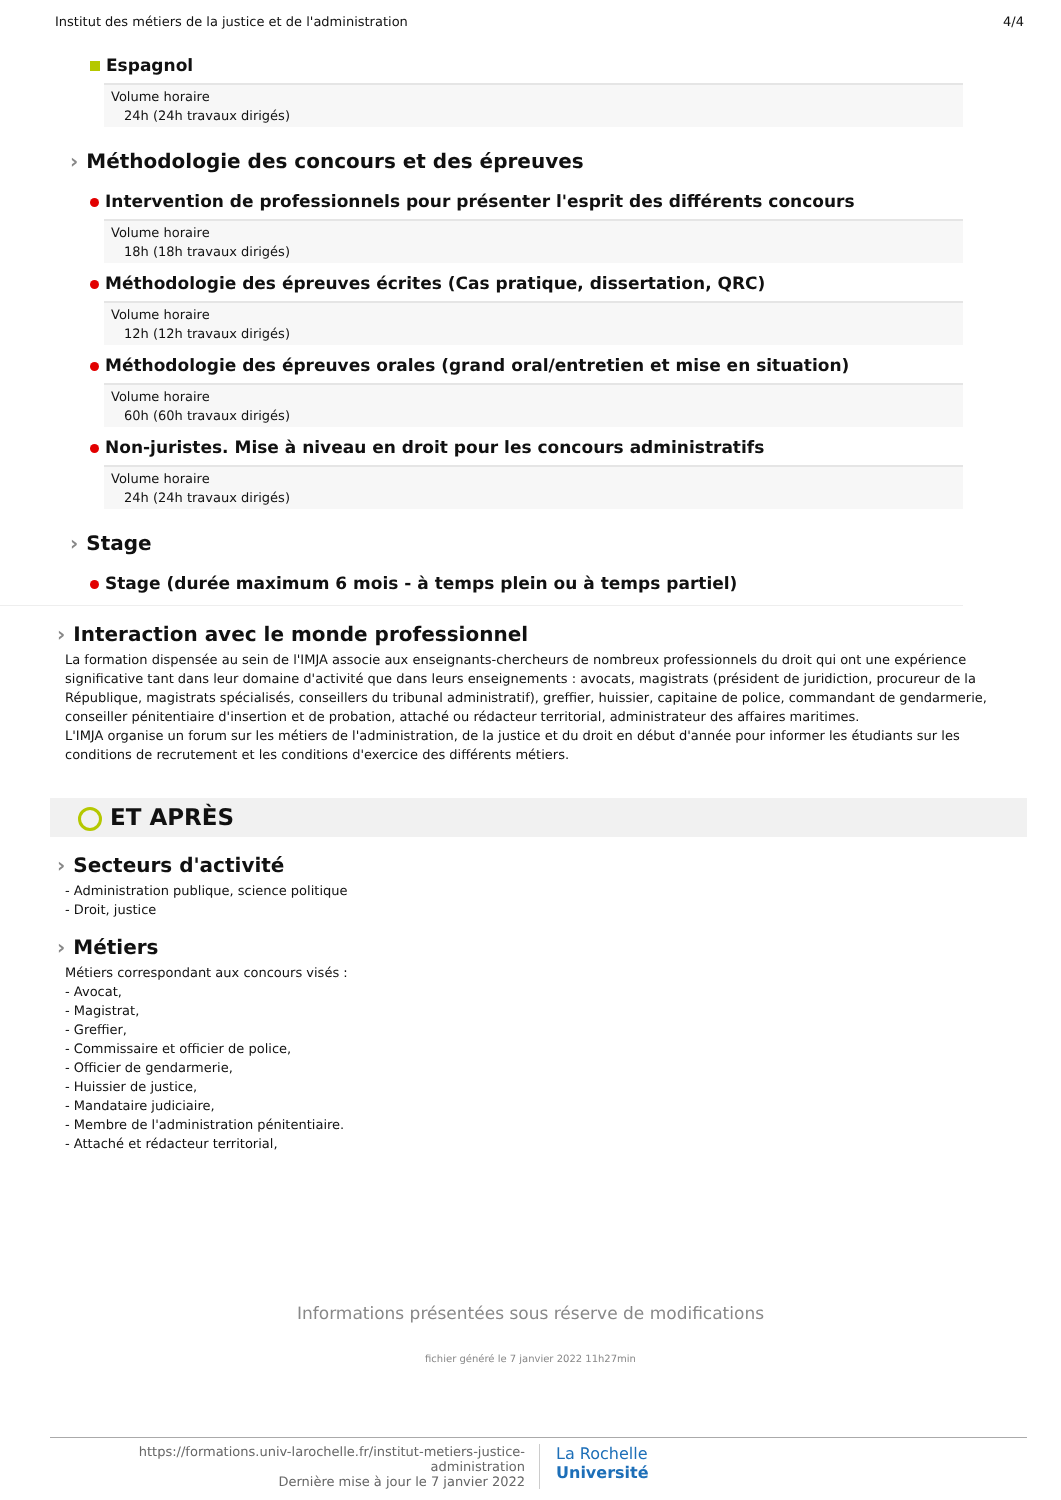Institut des métiers de la justice et de l'administration 4/4
Espagnol
Volume horaire
24h (24h travaux dirigés)
Méthodologie des concours et des épreuves
Intervention de professionnels pour présenter l'esprit des différents concours
Volume horaire
18h (18h travaux dirigés)
Méthodologie des épreuves écrites (Cas pratique, dissertation, QRC)
Volume horaire
12h (12h travaux dirigés)
Méthodologie des épreuves orales (grand oral/entretien et mise en situation)
Volume horaire
60h (60h travaux dirigés)
Non-juristes. Mise à niveau en droit pour les concours administratifs
Volume horaire
24h (24h travaux dirigés)
Stage
Stage (durée maximum 6 mois - à temps plein ou à temps partiel)
Interaction avec le monde professionnel
La formation dispensée au sein de l'IMJA associe aux enseignants-chercheurs de nombreux professionnels du droit qui ont une expérience significative tant dans leur domaine d'activité que dans leurs enseignements : avocats, magistrats (président de juridiction, procureur de la République, magistrats spécialisés, conseillers du tribunal administratif), greffier, huissier, capitaine de police, commandant de gendarmerie, conseiller pénitentiaire d'insertion et de probation, attaché ou rédacteur territorial, administrateur des affaires maritimes.
L'IMJA organise un forum sur les métiers de l'administration, de la justice et du droit en début d'année pour informer les étudiants sur les conditions de recrutement et les conditions d'exercice des différents métiers.
ET APRÈS
Secteurs d'activité
- Administration publique, science politique
- Droit, justice
Métiers
Métiers correspondant aux concours visés :
- Avocat,
- Magistrat,
- Greffier,
- Commissaire et officier de police,
- Officier de gendarmerie,
- Huissier de justice,
- Mandataire judiciaire,
- Membre de l'administration pénitentiaire.
- Attaché et rédacteur territorial,
Informations présentées sous réserve de modifications
fichier généré le 7 janvier 2022 11h27min
https://formations.univ-larochelle.fr/institut-metiers-justice-administration
Dernière mise à jour le 7 janvier 2022
La Rochelle
Université